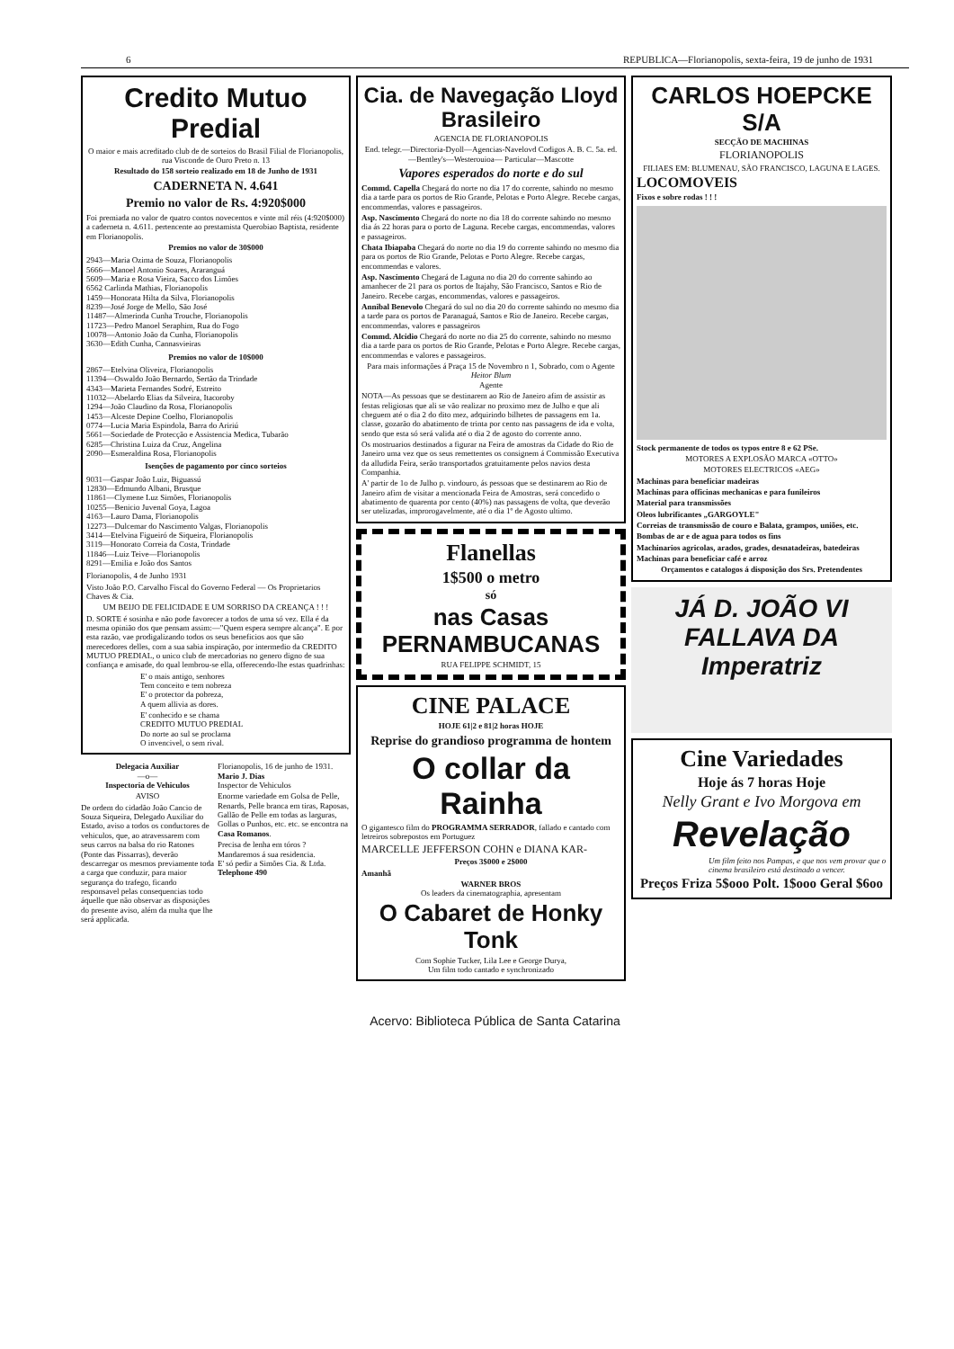6 REPUBLICA—Florianopolis, sexta-feira, 19 de junho de 1931
Credito Mutuo Predial
O maior e mais acreditado club de de sorteios do Brasil Filial de Florianopolis, rua Visconde de Ouro Preto n. 13
Resultado do 158 sorteio realizado em 18 de Junho de 1931
CADERNETA N. 4.641
Premio no valor de Rs. 4:920$000
Foi premiada no valor de quatro contos novecentos e vinte mil réis (4:920$000) a caderneta n. 4.611. pertencente ao prestamista Querobiao Baptista, residente em Florianopolis.
Premios no valor de 30$000
2943—Maria Ozima de Souza, Florianopolis
5666—Manoel Antonio Soares, Araranguá
5609—Maria e Rosa Vieira, Sacco dos Limões
6562 Carlinda Mathias, Florianopolis
1459—Honorata Hilta da Silva, Florianopolis
8239—José Jorge de Mello, São José
11487—Almerinda Cunha Trouche, Florianopolis
11723—Pedro Manoel Seraphim, Rua do Fogo
10078—Antonio João da Cunha, Florianopolis
3630—Edith Cunha, Cannasvieiras
Premios no valor de 10$000
2867—Etelvina Oliveira, Florianopolis
11394—Oswaldo João Bernardo, Sertão da Trindade
4343—Marieta Fernandes Sodré, Estreito
11032—Abelardo Elias da Silveira, Itacoroby
1294—João Claudino da Rosa, Florianopolis
1453—Alceste Depine Coelho, Florianopolis
0774—Lucia Maria Espindola, Barra do Aririú
5661—Sociedade de Protecção e Assistencia Medica, Tubarão
6285—Christina Luiza da Cruz, Angelina
2090—Esmeraldina Rosa, Florianopolis
Isenções de pagamento por cinco sorteios
9031—Gaspar João Luiz, Biguassú
12830—Edmundo Albani, Brusque
11861—Clymene Luz Simões, Florianopolis
10255—Benicio Juvenal Goya, Lagoa
4163—Lauro Dama, Florianopolis
12273—Dulcemar do Nascimento Valgas, Florianopolis
3414—Etelvina Figueiró de Siqueira, Florianopolis
3119—Honorato Correia da Costa, Trindade
11846—Luiz Teive—Florianopolis
8291—Emilia e João dos Santos
Florianopolis, 4 de Junho 1931
Visto João P.O. Carvalho Fiscal do Governo Federal — Os Proprietarios Chaves & Cia.
UM BEIJO DE FELICIDADE E UM SORRISO DA CREANÇA ! ! !
D. SORTE é sosinha e não pode favorecer a todos de uma só vez. Ella é da mesma opinião dos que pensam assim:—"Quem espera sempre alcança". E por esta razão, vae prodigalizando todos os seus beneficios aos que são merecedores delles, com a sua sabia inspiração, por intermedio da CREDITO MUTUO PREDIAL, o unico club de mercadorias no genero digno de sua confiança e amisade, do qual lembrou-se ella, offerecendo-lhe estas quadrinhas:
E' o mais antigo, senhores
Tem conceito e tem nobreza
E' o protector da pobreza,
A quem allivia as dores.
E' conhecido e se chama
CREDITO MUTUO PREDIAL
Do norte ao sul se proclama
O invencivel, o sem rival.
Delegacia Auxiliar
—o—
Inspectoria de Vehiculos
AVISO
De ordem do cidadão João Cancio de Souza Siqueira, Delegado Auxiliar do Estado, aviso a todos os conductores de vehiculos, que, ao atravessarem com seus carros na balsa do rio Ratones (Ponte das Pissarras), deverão descarregar os mesmos previamente toda a carga que conduzir, para maior segurança do trafego, ficando responsavel pelas consequencias todo áquelle que não observar as disposições do presente aviso, além da multa que lhe será applicada.
Florianopolis, 16 de junho de 1931.
Mario J. Dias
Inspector de Vehiculos
Enorme variedade em Golsa de Pelle, Renards, Pelle branca em tiras, Raposas, Gallão de Pelle em todas as larguras, Gollas o Punhos, etc. etc. se encontra na Casa Romanos.
Precisa de lenha em tóros ?
Mandaremos á sua residencia.
E' só pedir a Simões Cia. & Ltda.
Telephone 490
Cia. de Navegação Lloyd Brasileiro
AGENCIA DE FLORIANOPOLIS
End. telegr.—Directoria-Dyoll—Agencias-Navelovd Codigos A. B. C. 5a. ed. —Bentley's—Westerouioa— Particular—Mascotte
Vapores esperados do norte e do sul
Commd. Capella Chegará do norte no dia 17 do corrente, sahindo no mesmo dia a tarde para os portos de Rio Grande, Pelotas e Porto Alegre. Recebe cargas, encommendas, valores e passageiros.
Asp. Nascimento Chegará do norte no dia 18 do corrente sahindo no mesmo dia ás 22 horas para o porto de Laguna. Recebe cargas, encommendas, valores e passageiros.
Chata Ibiapaba Chegará do norte no dia 19 do corrente sahindo no mesmo dia para os portos de Rio Grande, Pelotas e Porto Alegre. Recebe cargas, encommendas e valores.
Asp. Nascimento Chegará de Laguna no dia 20 do corrente sahindo ao amanhecer de 21 para os portos de Itajahy, São Francisco, Santos e Rio de Janeiro. Recebe cargas, encommendas, valores e passageiros.
Annibal Benevolo Chegará do sul no dia 20 do corrente sahindo no mesmo dia a tarde para os portos de Paranaguá, Santos e Rio de Janeiro. Recebe cargas, encommendas, valores e passageiros
Commd. Alcidio Chegará do norte no dia 25 do corrente, sahindo no mesmo dia a tarde para os portos de Rio Grande, Pelotas e Porto Alegre. Recebe cargas, encommendas e valores e passageiros.
Para mais informações á Praça 15 de Novembro n 1, Sobrado, com o Agente
Heitor Blum
Agente
NOTA—As pessoas que se destinarem ao Rio de Janeiro afim de assistir as festas religiosas que ali se vão realizar no proximo mez de Julho e que ali cheguem até o dia 2 do dito mez, adquirindo bilhetes de passagens em 1a. classe, gozarão do abatimento de trinta por cento nas passagens de ida e volta, sendo que esta só será valida até o dia 2 de agosto do corrente anno.
Os mostruarios destinados a figurar na Feira de amostras da Cidade do Rio de Janeiro uma vez que os seus remettentes os consignem á Commissão Executiva da alludida Feira, serão transportados gratuitamente pelos navios desta Companhia.
A' partir de 1o de Julho p. vindouro, ás pessoas que se destinarem ao Rio de Janeiro afim de visitar a mencionada Feira de Amostras, será concedido o abatimento de quarenta por cento (40%) nas passagens de volta, que deverão ser utelizadas, improrogavelmente, até o dia 1º de Agosto ultimo.
Flanellas
1$500 o metro
só
nas Casas PERNAMBUCANAS
RUA FELIPPE SCHMIDT, 15
CINE PALACE
HOJE 61|2 e 81|2 horas HOJE
Reprise do grandioso programma de hontem
O collar da Rainha
O gigantesco film do PROGRAMMA SERRADOR, fallado e cantado com letreiros sobrepostos em Portuguez
MARCELLE JEFFERSON COHN e DIANA KAR-
Preços 3$000 e 2$000
Amanhã
WARNER BROS
Os leaders da cinematographia, apresentam
O Cabaret de Honky Tonk
Com Sophie Tucker, Lila Lee e George Durya,
Um film todo cantado e synchronizado
CARLOS HOEPCKE S/A
SECÇÃO DE MACHINAS
FLORIANOPOLIS
FILIAES EM: BLUMENAU, SÃO FRANCISCO, LAGUNA E LAGES.
LOCOMOVEIS
Fixos e sobre rodas ! ! !
Stock permanente de todos os typos entre 8 e 62 PSe.
MOTORES A EXPLOSÃO MARCA «OTTO»
MOTORES ELECTRICOS «AEG»
Machinas para beneficiar madeiras
Machinas para officinas mechanicas e para funileiros
Material para transmissões
Oleos lubrificantes „GARGOYLE"
Correias de transmissão de couro e Balata, grampos, uniões, etc.
Bombas de ar e de agua para todos os fins
Machinarios agricolas, arados, grades, desnatadeiras, batedeiras
Machinas para beneficiar café e arroz
Orçamentos e catalogos á disposição dos Srs. Pretendentes
JÁ D. JOÃO VI FALLAVA DA Imperatriz
Cine Variedades
Hoje ás 7 horas Hoje
Nelly Grant e Ivo Morgova em
Revelação
Um film feito nos Pampas, e que nos vem provar que o cinema brasileiro está destinado a vencer.
Preços Friza 5$ooo Polt. 1$ooo Geral $6oo
Acervo: Biblioteca Pública de Santa Catarina